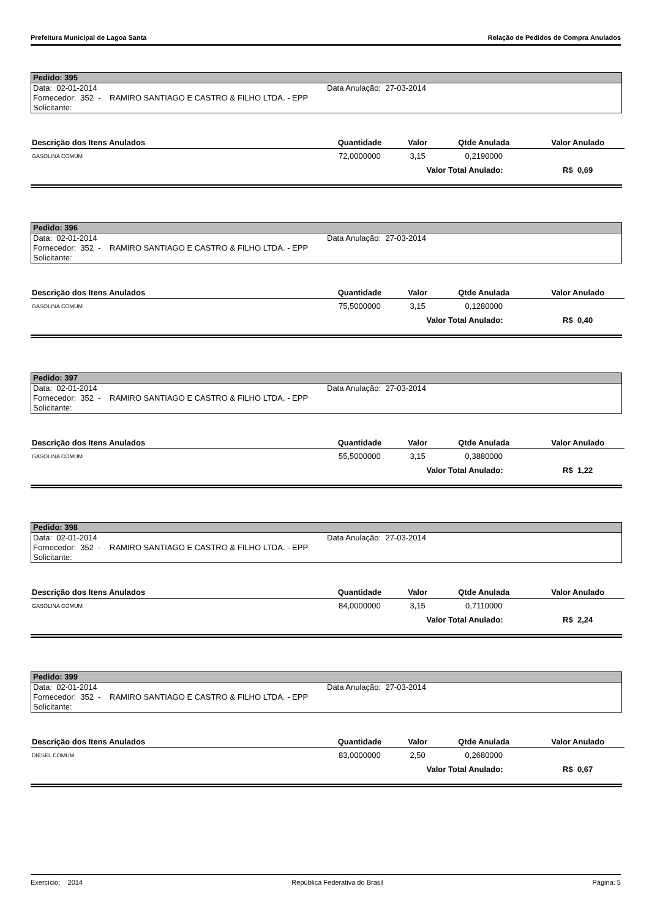Prefeitura Municipal de Lagoa Santa Relação de Pedidos de Compra Anulados
Pedido: 395
Data: 02-01-2014 Data Anulação: 27-03-2014
Fornecedor: 352 - RAMIRO SANTIAGO E CASTRO & FILHO LTDA. - EPP
Solicitante:
| Descrição dos Itens Anulados | Quantidade | Valor | Qtde Anulada | Valor Anulado |
| --- | --- | --- | --- | --- |
| GASOLINA COMUM | 72,0000000 | 3,15 | 0,2190000 | |
| | | Valor Total Anulado: | | R$ 0,69 |
Pedido: 396
Data: 02-01-2014 Data Anulação: 27-03-2014
Fornecedor: 352 - RAMIRO SANTIAGO E CASTRO & FILHO LTDA. - EPP
Solicitante:
| Descrição dos Itens Anulados | Quantidade | Valor | Qtde Anulada | Valor Anulado |
| --- | --- | --- | --- | --- |
| GASOLINA COMUM | 75,5000000 | 3,15 | 0,1280000 | |
| | | Valor Total Anulado: | | R$ 0,40 |
Pedido: 397
Data: 02-01-2014 Data Anulação: 27-03-2014
Fornecedor: 352 - RAMIRO SANTIAGO E CASTRO & FILHO LTDA. - EPP
Solicitante:
| Descrição dos Itens Anulados | Quantidade | Valor | Qtde Anulada | Valor Anulado |
| --- | --- | --- | --- | --- |
| GASOLINA COMUM | 55,5000000 | 3,15 | 0,3880000 | |
| | | Valor Total Anulado: | | R$ 1,22 |
Pedido: 398
Data: 02-01-2014 Data Anulação: 27-03-2014
Fornecedor: 352 - RAMIRO SANTIAGO E CASTRO & FILHO LTDA. - EPP
Solicitante:
| Descrição dos Itens Anulados | Quantidade | Valor | Qtde Anulada | Valor Anulado |
| --- | --- | --- | --- | --- |
| GASOLINA COMUM | 84,0000000 | 3,15 | 0,7110000 | |
| | | Valor Total Anulado: | | R$ 2,24 |
Pedido: 399
Data: 02-01-2014 Data Anulação: 27-03-2014
Fornecedor: 352 - RAMIRO SANTIAGO E CASTRO & FILHO LTDA. - EPP
Solicitante:
| Descrição dos Itens Anulados | Quantidade | Valor | Qtde Anulada | Valor Anulado |
| --- | --- | --- | --- | --- |
| DIESEL COMUM | 83,0000000 | 2,50 | 0,2680000 | |
| | | Valor Total Anulado: | | R$ 0,67 |
Exercício: 2014 República Federativa do Brasil Página: 5